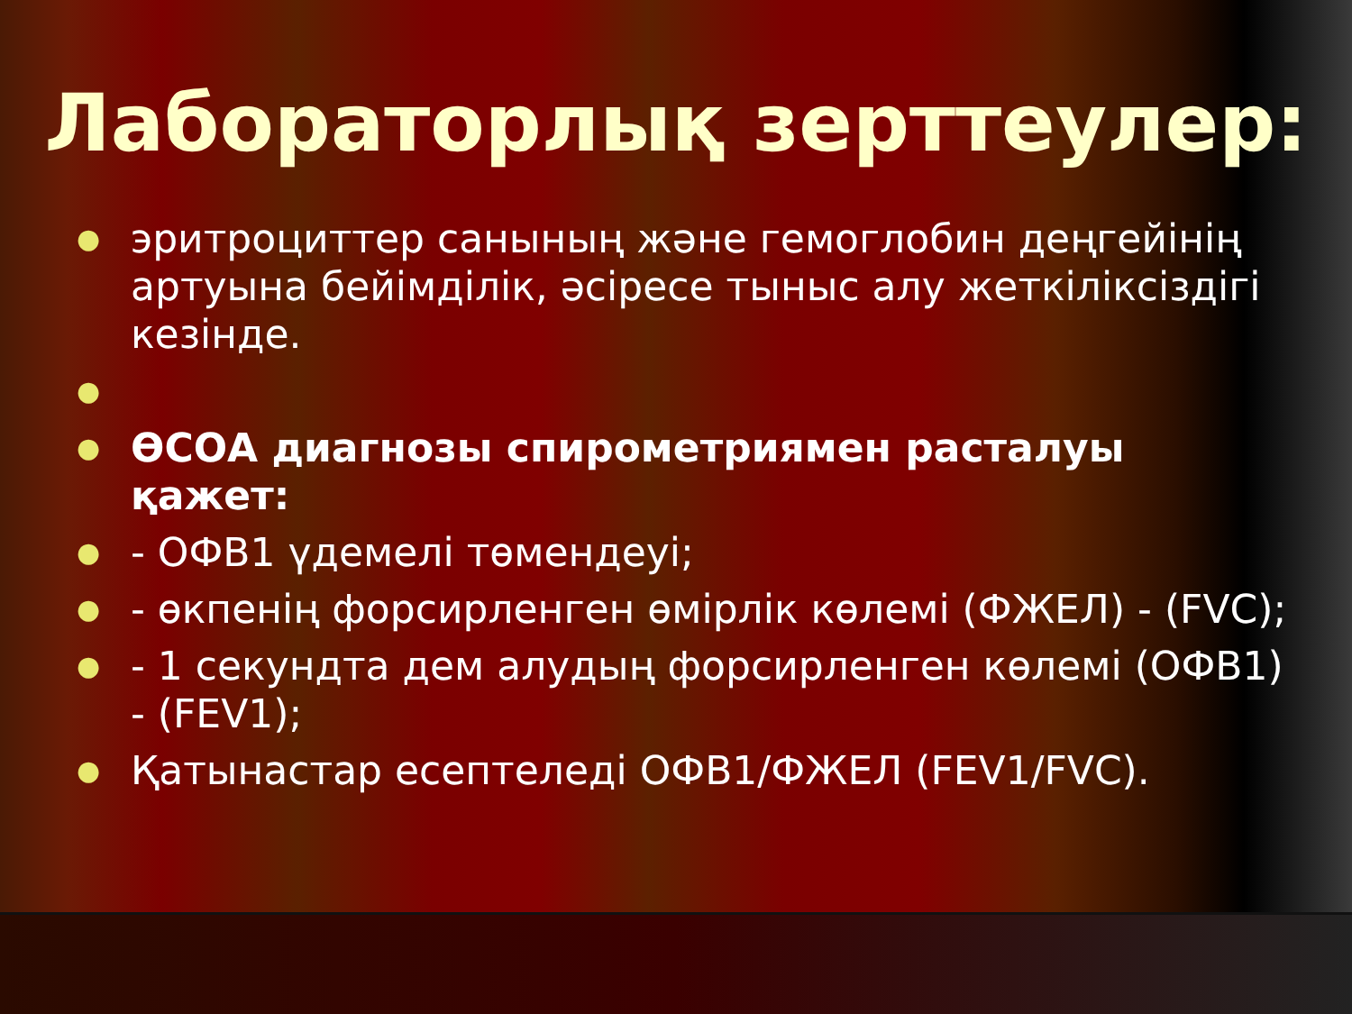Лабораторлық зерттеулер:
● эритроциттер санының және гемоглобин деңгейінің артуына бейімділік, әсіресе тыныс алу жеткіліксіздігі кезінде.
●
● ӨСОА диагнозы спирометриямен расталуы қажет:
● - ОФВ1 үдемелі төмендеуі;
● - өкпенің форсирленген өмірлік көлемі (ФЖЕЛ) - (FVC);
● - 1 секундта дем алудың форсирленген көлемі (ОФВ1) - (FEV1);
● Қатынастар есептеледі ОФВ1/ФЖЕЛ (FEV1/FVC).